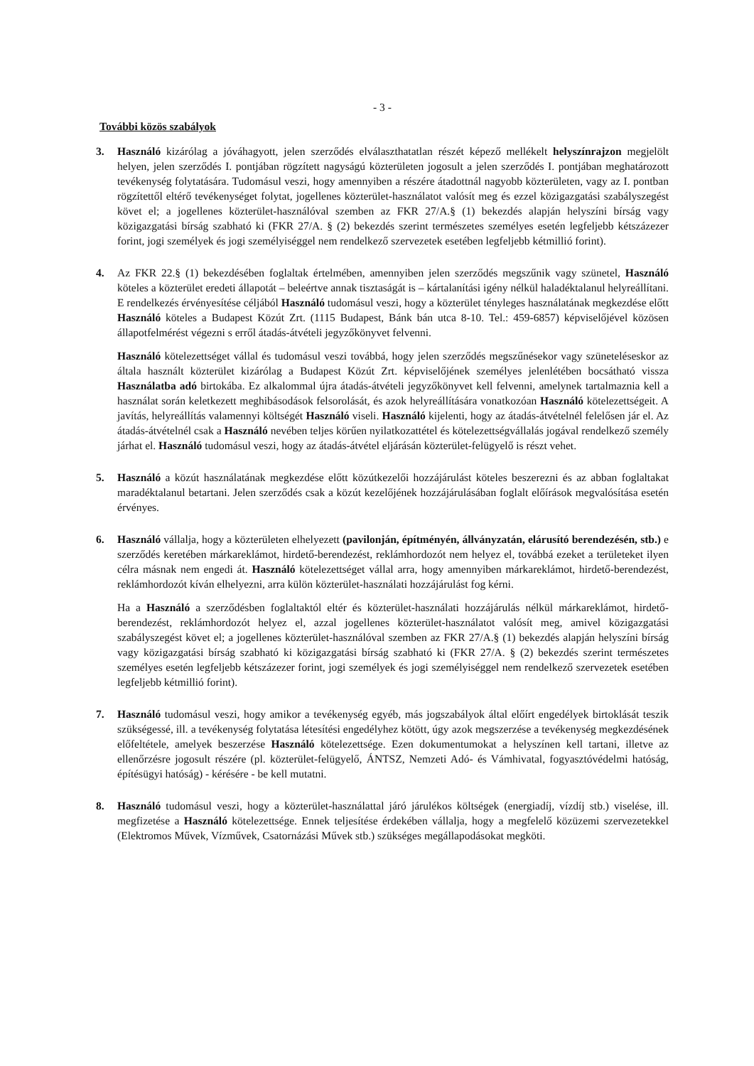- 3 -
További közös szabályok
3. Használó kizárólag a jóváhagyott, jelen szerződés elválaszthatatlan részét képező mellékelt helyszínrajzon megjelölt helyen, jelen szerződés I. pontjában rögzített nagyságú közterületen jogosult a jelen szerződés I. pontjában meghatározott tevékenység folytatására. Tudomásul veszi, hogy amennyiben a részére átadottnál nagyobb közterületen, vagy az I. pontban rögzítettől eltérő tevékenységet folytat, jogellenes közterület-használatot valósít meg és ezzel közigazgatási szabályszegést követ el; a jogellenes közterület-használóval szemben az FKR 27/A.§ (1) bekezdés alapján helyszíni bírság vagy közigazgatási bírság szabható ki (FKR 27/A. § (2) bekezdés szerint természetes személyes esetén legfeljebb kétszázezer forint, jogi személyek és jogi személyiséggel nem rendelkező szervezetek esetében legfeljebb kétmillió forint).
4. Az FKR 22.§ (1) bekezdésében foglaltak értelmében, amennyiben jelen szerződés megszűnik vagy szünetel, Használó köteles a közterület eredeti állapotát – beleértve annak tisztaságát is – kártalanítási igény nélkül haladéktalanul helyreállítani. E rendelkezés érvényesítése céljából Használó tudomásul veszi, hogy a közterület tényleges használatának megkezdése előtt Használó köteles a Budapest Közút Zrt. (1115 Budapest, Bánk bán utca 8-10. Tel.: 459-6857) képviselőjével közösen állapotfelmérést végezni s erről átadás-átvételi jegyzőkönyvet felvenni.
Használó kötelezettséget vállal és tudomásul veszi továbbá, hogy jelen szerződés megszűnésekor vagy szüneteléseskor az általa használt közterület kizárólag a Budapest Közút Zrt. képviselőjének személyes jelenlétében bocsátható vissza Használatba adó birtokába. Ez alkalommal újra átadás-átvételi jegyzőkönyvet kell felvenni, amelynek tartalmaznia kell a használat során keletkezett meghibásodások felsorolását, és azok helyreállítására vonatkozóan Használó kötelezettségeit. A javítás, helyreállítás valamennyi költségét Használó viseli. Használó kijelenti, hogy az átadás-átvételnél felelősen jár el. Az átadás-átvételnél csak a Használó nevében teljes körűen nyilatkozattétel és kötelezettségvállalás jogával rendelkező személy járhat el. Használó tudomásul veszi, hogy az átadás-átvétel eljárásán közterület-felügyelő is részt vehet.
5. Használó a közút használatának megkezdése előtt közútkezelői hozzájárulást köteles beszerezni és az abban foglaltakat maradéktalanul betartani. Jelen szerződés csak a közút kezelőjének hozzájárulásában foglalt előírások megvalósítása esetén érvényes.
6. Használó vállalja, hogy a közterületen elhelyezett (pavilonján, építményén, állványzatán, elárusító berendezésén, stb.) e szerződés keretében márkareklámot, hirdető-berendezést, reklámhordozót nem helyez el, továbbá ezeket a területeket ilyen célra másnak nem engedi át. Használó kötelezettséget vállal arra, hogy amennyiben márkareklámot, hirdető-berendezést, reklámhordozót kíván elhelyezni, arra külön közterület-használati hozzájárulást fog kérni.
Ha a Használó a szerződésben foglaltaktól eltér és közterület-használati hozzájárulás nélkül márkareklámot, hirdető-berendezést, reklámhordozót helyez el, azzal jogellenes közterület-használatot valósít meg, amivel közigazgatási szabályszegést követ el; a jogellenes közterület-használóval szemben az FKR 27/A.§ (1) bekezdés alapján helyszíni bírság vagy közigazgatási bírság szabható ki közigazgatási bírság szabható ki (FKR 27/A. § (2) bekezdés szerint természetes személyes esetén legfeljebb kétszázezer forint, jogi személyek és jogi személyiséggel nem rendelkező szervezetek esetében legfeljebb kétmillió forint).
7. Használó tudomásul veszi, hogy amikor a tevékenység egyéb, más jogszabályok által előírt engedélyek birtoklását teszik szükségessé, ill. a tevékenység folytatása létesítési engedélyhez kötött, úgy azok megszerzése a tevékenység megkezdésének előfeltétele, amelyek beszerzése Használó kötelezettsége. Ezen dokumentumokat a helyszínen kell tartani, illetve az ellenőrzésre jogosult részére (pl. közterület-felügyelő, ÁNTSZ, Nemzeti Adó- és Vámhivatal, fogyasztóvédelmi hatóság, építésügyi hatóság) - kérésére - be kell mutatni.
8. Használó tudomásul veszi, hogy a közterület-használattal járó járulékos költségek (energiadíj, vízdíj stb.) viselése, ill. megfizetése a Használó kötelezettsége. Ennek teljesítése érdekében vállalja, hogy a megfelelő közüzemi szervezetekkel (Elektromos Művek, Vízművek, Csatornázási Művek stb.) szükséges megállapodásokat megköti.